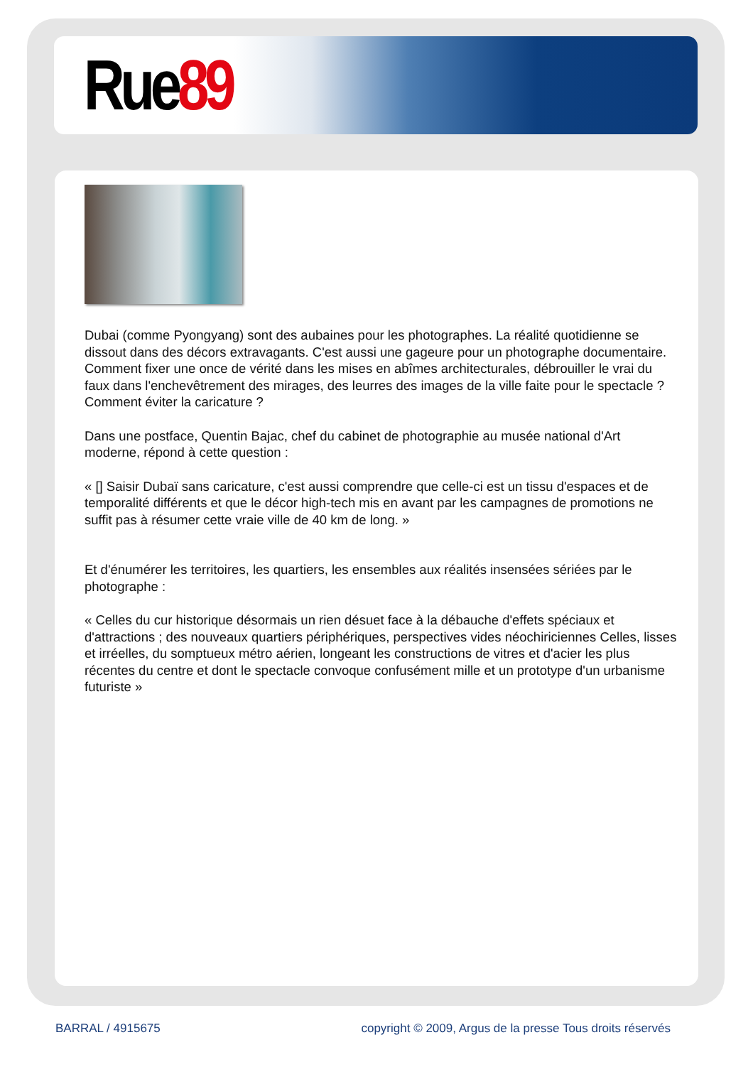Rue89
Dubai (comme Pyongyang) sont des aubaines pour les photographes. La réalité quotidienne se dissout dans des décors extravagants. C'est aussi une gageure pour un photographe documentaire. Comment fixer une once de vérité dans les mises en abîmes architecturales, débrouiller le vrai du faux dans l'enchevêtrement des mirages, des leurres des images de la ville faite pour le spectacle ? Comment éviter la caricature ?
Dans une postface, Quentin Bajac, chef du cabinet de photographie au musée national d'Art moderne, répond à cette question :
« [] Saisir Dubaï sans caricature, c'est aussi comprendre que celle-ci est un tissu d'espaces et de temporalité différents et que le décor high-tech mis en avant par les campagnes de promotions ne suffit pas à résumer cette vraie ville de 40 km de long. »
Et d'énumérer les territoires, les quartiers, les ensembles aux réalités insensées sériées par le photographe :
« Celles du cur historique désormais un rien désuet face à la débauche d'effets spéciaux et d'attractions ; des nouveaux quartiers périphériques, perspectives vides néochiriciennes Celles, lisses et irréelles, du somptueux métro aérien, longeant les constructions de vitres et d'acier les plus récentes du centre et dont le spectacle convoque confusément mille et un prototype d'un urbanisme futuriste »
BARRAL / 4915675 copyright © 2009, Argus de la presse Tous droits réservés